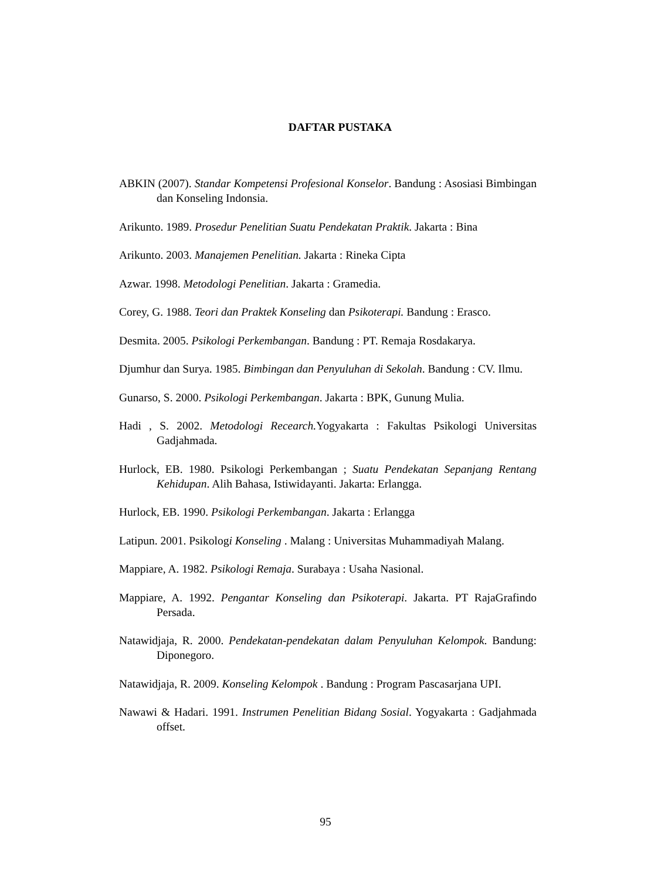DAFTAR PUSTAKA
ABKIN (2007). Standar Kompetensi Profesional Konselor. Bandung : Asosiasi Bimbingan dan Konseling Indonsia.
Arikunto. 1989. Prosedur Penelitian Suatu Pendekatan Praktik. Jakarta : Bina
Arikunto. 2003. Manajemen Penelitian. Jakarta : Rineka Cipta
Azwar. 1998. Metodologi Penelitian. Jakarta : Gramedia.
Corey, G. 1988. Teori dan Praktek Konseling dan Psikoterapi. Bandung : Erasco.
Desmita. 2005. Psikologi Perkembangan. Bandung : PT. Remaja Rosdakarya.
Djumhur dan Surya. 1985. Bimbingan dan Penyuluhan di Sekolah. Bandung : CV. Ilmu.
Gunarso, S. 2000. Psikologi Perkembangan. Jakarta : BPK, Gunung Mulia.
Hadi , S. 2002. Metodologi Recearch. Yogyakarta : Fakultas Psikologi Universitas Gadjahmada.
Hurlock, EB. 1980. Psikologi Perkembangan ; Suatu Pendekatan Sepanjang Rentang Kehidupan. Alih Bahasa, Istiwidayanti. Jakarta: Erlangga.
Hurlock, EB. 1990. Psikologi Perkembangan. Jakarta : Erlangga
Latipun. 2001. Psikologi Konseling . Malang : Universitas Muhammadiyah Malang.
Mappiare, A. 1982. Psikologi Remaja. Surabaya : Usaha Nasional.
Mappiare, A. 1992. Pengantar Konseling dan Psikoterapi. Jakarta. PT RajaGrafindo Persada.
Natawidjaja, R. 2000. Pendekatan-pendekatan dalam Penyuluhan Kelompok. Bandung: Diponegoro.
Natawidjaja, R. 2009. Konseling Kelompok . Bandung : Program Pascasarjana UPI.
Nawawi & Hadari. 1991. Instrumen Penelitian Bidang Sosial. Yogyakarta : Gadjahmada offset.
95